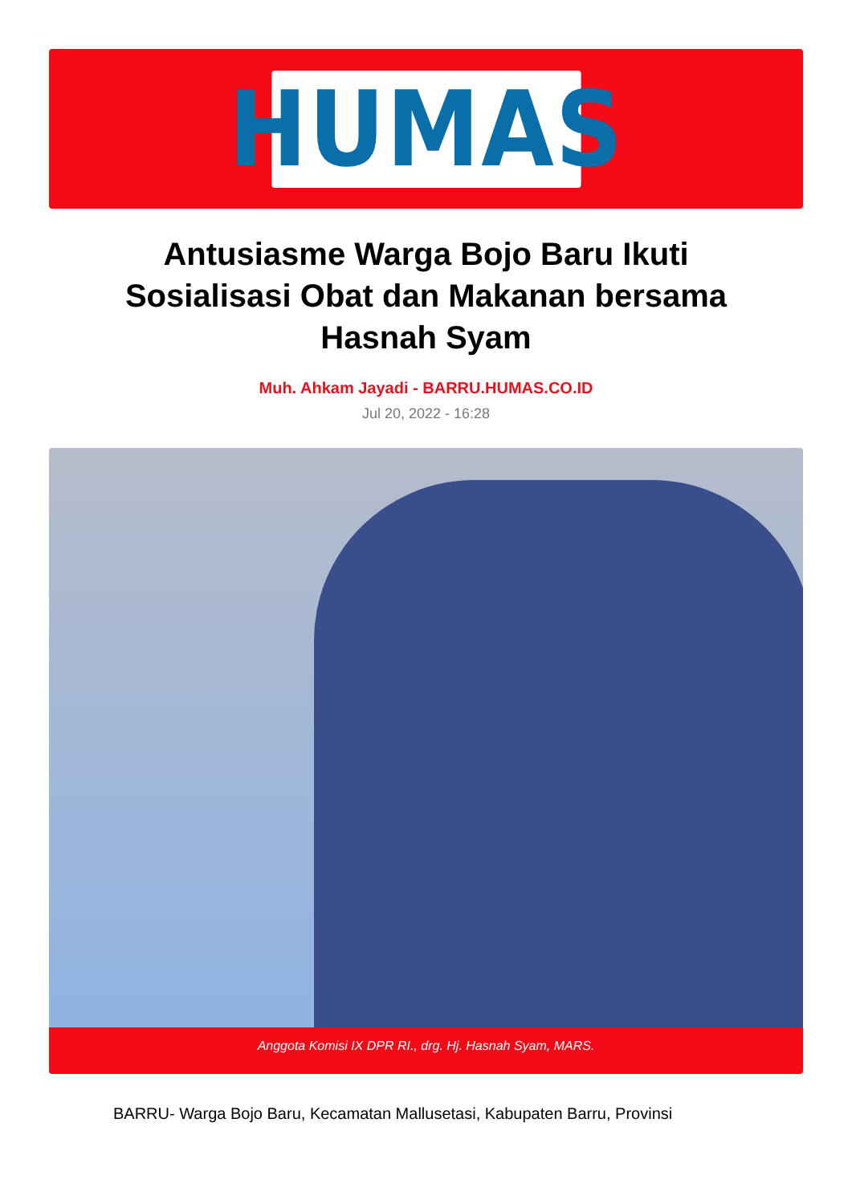HUMAS
Antusiasme Warga Bojo Baru Ikuti Sosialisasi Obat dan Makanan bersama Hasnah Syam
Muh. Ahkam Jayadi - BARRU.HUMAS.CO.ID
Jul 20, 2022 - 16:28
Anggota Komisi IX DPR RI., drg. Hj. Hasnah Syam, MARS.
BARRU- Warga Bojo Baru, Kecamatan Mallusetasi, Kabupaten Barru, Provinsi